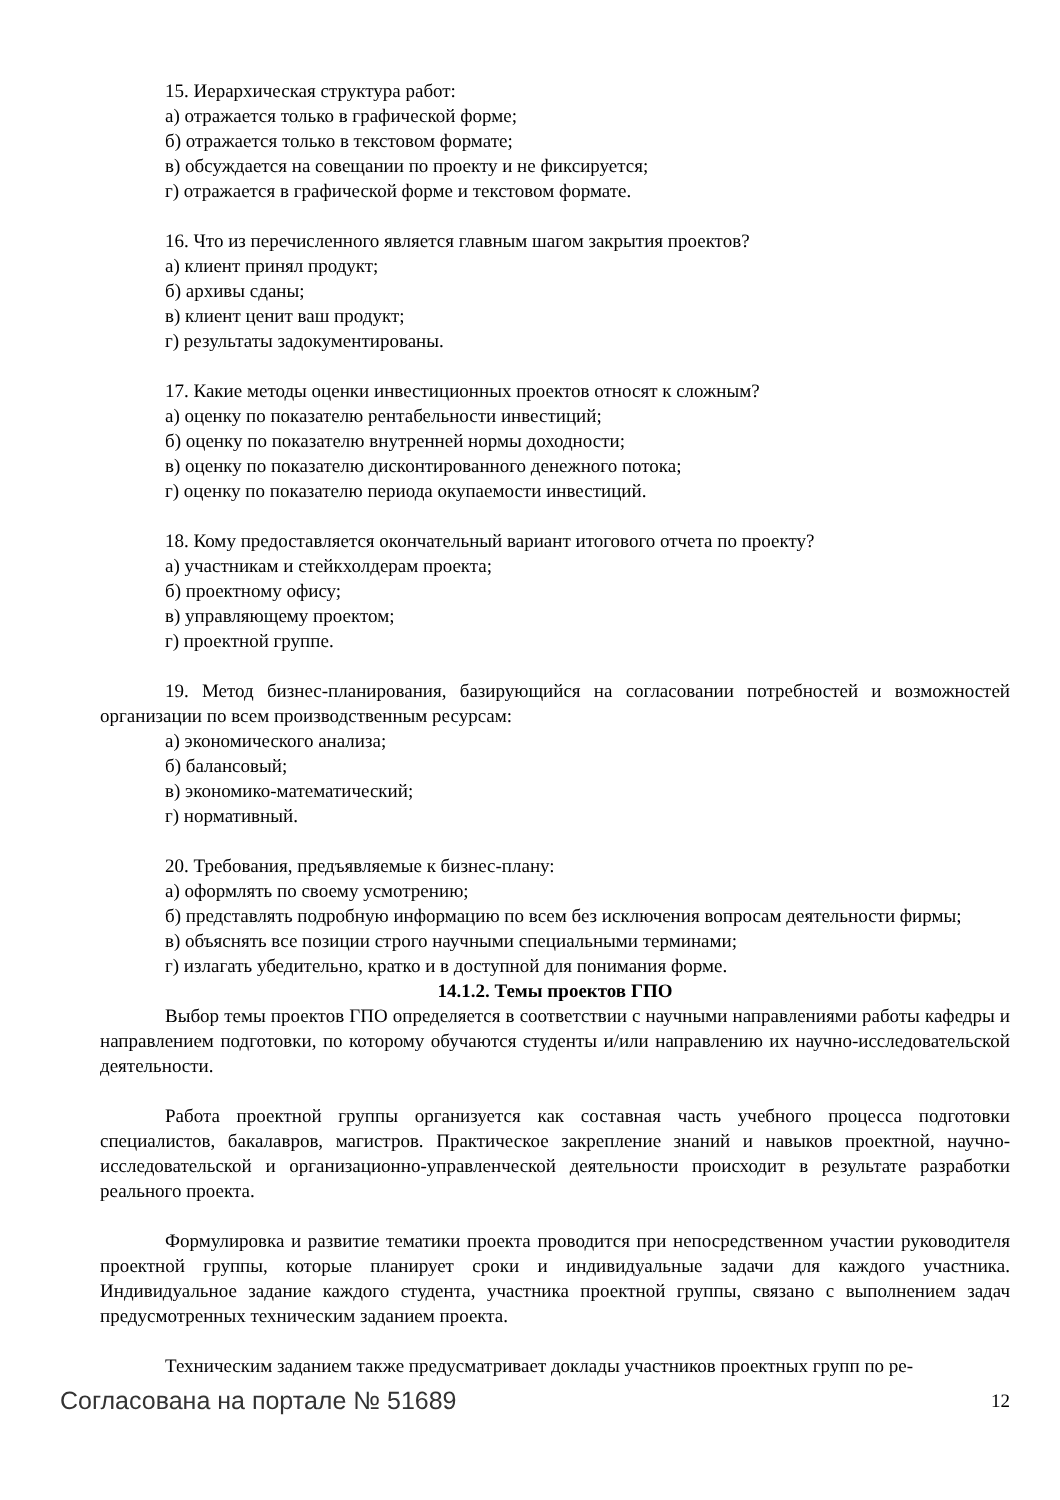15. Иерархическая структура работ:
а) отражается только в графической форме;
б) отражается только в текстовом формате;
в) обсуждается на совещании по проекту и не фиксируется;
г) отражается в графической форме и текстовом формате.
16. Что из перечисленного является главным шагом закрытия проектов?
а) клиент принял продукт;
б) архивы сданы;
в) клиент ценит ваш продукт;
г) результаты задокументированы.
17. Какие методы оценки инвестиционных проектов относят к сложным?
а) оценку по показателю рентабельности инвестиций;
б) оценку по показателю внутренней нормы доходности;
в) оценку по показателю дисконтированного денежного потока;
г) оценку по показателю периода окупаемости инвестиций.
18. Кому предоставляется окончательный вариант итогового отчета по проекту?
а) участникам и стейкхолдерам проекта;
б) проектному офису;
в) управляющему проектом;
г) проектной группе.
19. Метод бизнес-планирования, базирующийся на согласовании потребностей и возможностей организации по всем производственным ресурсам:
а) экономического анализа;
б) балансовый;
в) экономико-математический;
г) нормативный.
20. Требования, предъявляемые к бизнес-плану:
а) оформлять по своему усмотрению;
б) представлять подробную информацию по всем без исключения вопросам деятельности фирмы;
в) объяснять все позиции строго научными специальными терминами;
г) излагать убедительно, кратко и в доступной для понимания форме.
14.1.2. Темы проектов ГПО
Выбор темы проектов ГПО определяется в соответствии с научными направлениями работы кафедры и направлением подготовки, по которому обучаются студенты и/или направлению их научно-исследовательской деятельности.
Работа проектной группы организуется как составная часть учебного процесса подготовки специалистов, бакалавров, магистров. Практическое закрепление знаний и навыков проектной, научно-исследовательской и организационно-управленческой деятельности происходит в результате разработки реального проекта.
Формулировка и развитие тематики проекта проводится при непосредственном участии руководителя проектной группы, которые планирует сроки и индивидуальные задачи для каждого участника. Индивидуальное задание каждого студента, участника проектной группы, связано с выполнением задач предусмотренных техническим заданием проекта.
Техническим заданием также предусматривает доклады участников проектных групп по ре-
Согласована на портале № 51689 12